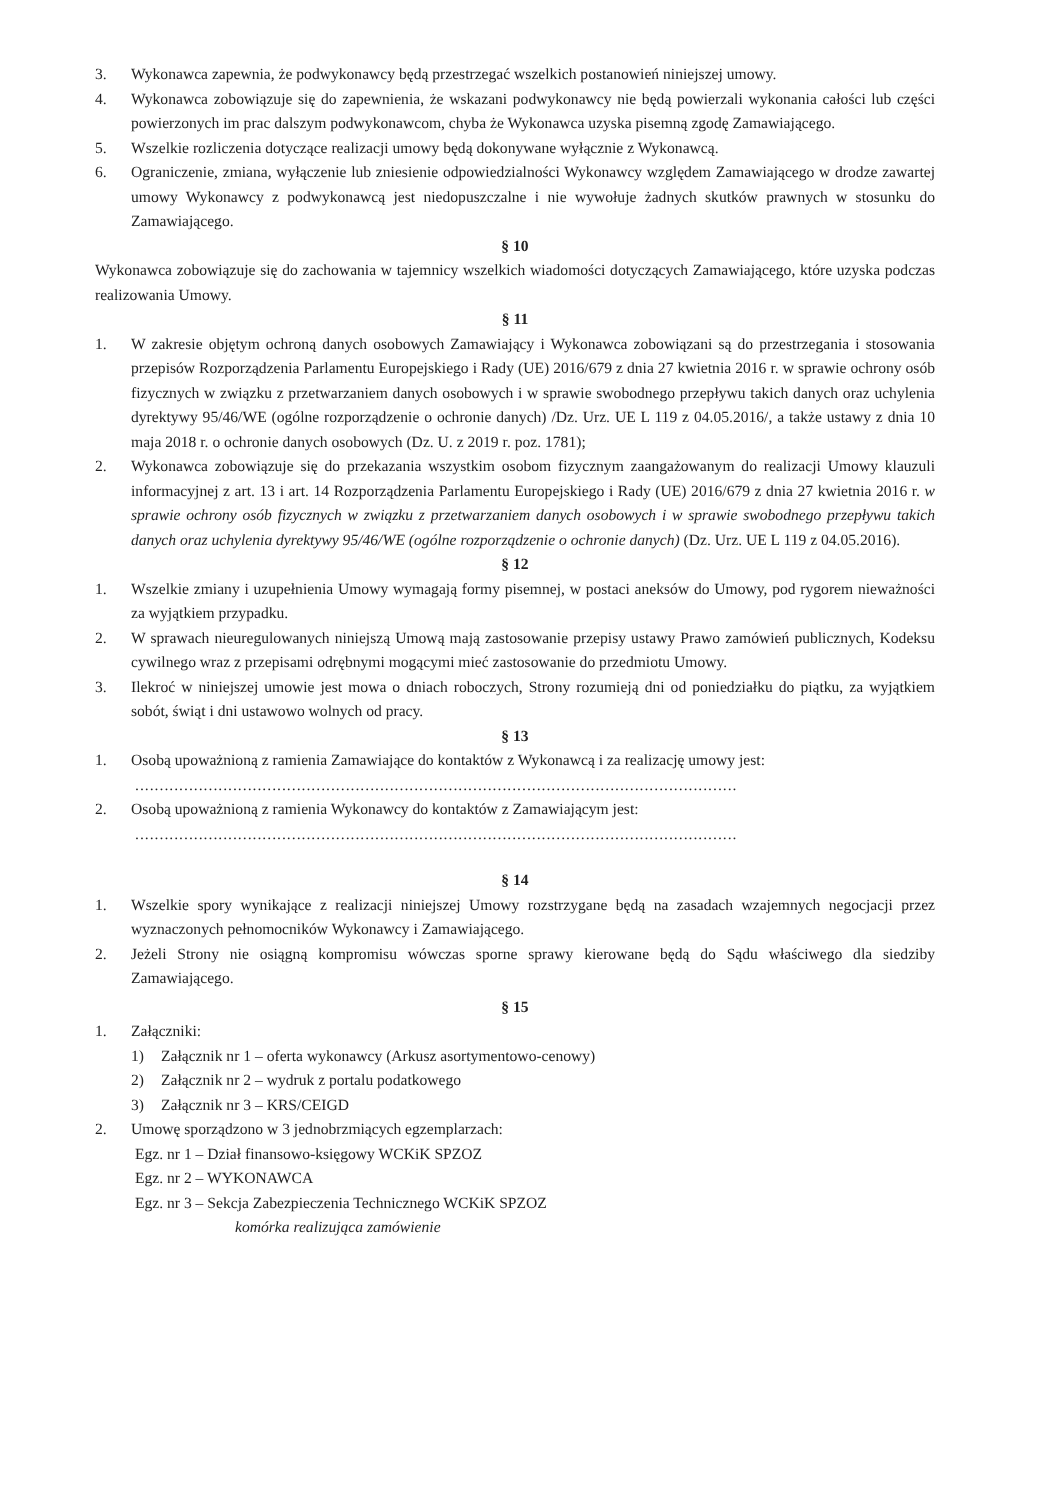3. Wykonawca zapewnia, że podwykonawcy będą przestrzegać wszelkich postanowień niniejszej umowy.
4. Wykonawca zobowiązuje się do zapewnienia, że wskazani podwykonawcy nie będą powierzali wykonania całości lub części powierzonych im prac dalszym podwykonawcom, chyba że Wykonawca uzyska pisemną zgodę Zamawiającego.
5. Wszelkie rozliczenia dotyczące realizacji umowy będą dokonywane wyłącznie z Wykonawcą.
6. Ograniczenie, zmiana, wyłączenie lub zniesienie odpowiedzialności Wykonawcy względem Zamawiającego w drodze zawartej umowy Wykonawcy z podwykonawcą jest niedopuszczalne i nie wywołuje żadnych skutków prawnych w stosunku do Zamawiającego.
§ 10
Wykonawca zobowiązuje się do zachowania w tajemnicy wszelkich wiadomości dotyczących Zamawiającego, które uzyska podczas realizowania Umowy.
§ 11
1. W zakresie objętym ochroną danych osobowych Zamawiający i Wykonawca zobowiązani są do przestrzegania i stosowania przepisów Rozporządzenia Parlamentu Europejskiego i Rady (UE) 2016/679 z dnia 27 kwietnia 2016 r. w sprawie ochrony osób fizycznych w związku z przetwarzaniem danych osobowych i w sprawie swobodnego przepływu takich danych oraz uchylenia dyrektywy 95/46/WE (ogólne rozporządzenie o ochronie danych) /Dz. Urz. UE L 119 z 04.05.2016/, a także ustawy z dnia 10 maja 2018 r. o ochronie danych osobowych (Dz. U. z 2019 r. poz. 1781);
2. Wykonawca zobowiązuje się do przekazania wszystkim osobom fizycznym zaangażowanym do realizacji Umowy klauzuli informacyjnej z art. 13 i art. 14 Rozporządzenia Parlamentu Europejskiego i Rady (UE) 2016/679 z dnia 27 kwietnia 2016 r. w sprawie ochrony osób fizycznych w związku z przetwarzaniem danych osobowych i w sprawie swobodnego przepływu takich danych oraz uchylenia dyrektywy 95/46/WE (ogólne rozporządzenie o ochronie danych) (Dz. Urz. UE L 119 z 04.05.2016).
§ 12
1. Wszelkie zmiany i uzupełnienia Umowy wymagają formy pisemnej, w postaci aneksów do Umowy, pod rygorem nieważności za wyjątkiem przypadku.
2. W sprawach nieuregulowanych niniejszą Umową mają zastosowanie przepisy ustawy Prawo zamówień publicznych, Kodeksu cywilnego wraz z przepisami odrębnymi mogącymi mieć zastosowanie do przedmiotu Umowy.
3. Ilekroć w niniejszej umowie jest mowa o dniach roboczych, Strony rozumieją dni od poniedziałku do piątku, za wyjątkiem sobót, świąt i dni ustawowo wolnych od pracy.
§ 13
1. Osobą upoważnioną z ramienia Zamawiające do kontaktów z Wykonawcą i za realizację umowy jest:
...........................................................................................................................
2. Osobą upoważnioną z ramienia Wykonawcy do kontaktów z Zamawiającym jest:
...........................................................................................................................
§ 14
1. Wszelkie spory wynikające z realizacji niniejszej Umowy rozstrzygane będą na zasadach wzajemnych negocjacji przez wyznaczonych pełnomocników Wykonawcy i Zamawiającego.
2. Jeżeli Strony nie osiągną kompromisu wówczas sporne sprawy kierowane będą do Sądu właściwego dla siedziby Zamawiającego.
§ 15
1. Załączniki:
1) Załącznik nr 1 – oferta wykonawcy (Arkusz asortymentowo-cenowy)
2) Załącznik nr 2 – wydruk z portalu podatkowego
3) Załącznik nr 3 – KRS/CEIGD
2. Umowę sporządzono w 3 jednobrzmiących egzemplarzach:
Egz. nr 1 – Dział finansowo-księgowy WCKiK SPZOZ
Egz. nr 2 – WYKONAWCA
Egz. nr 3 – Sekcja Zabezpieczenia Technicznego WCKiK SPZOZ
komórka realizująca zamówienie